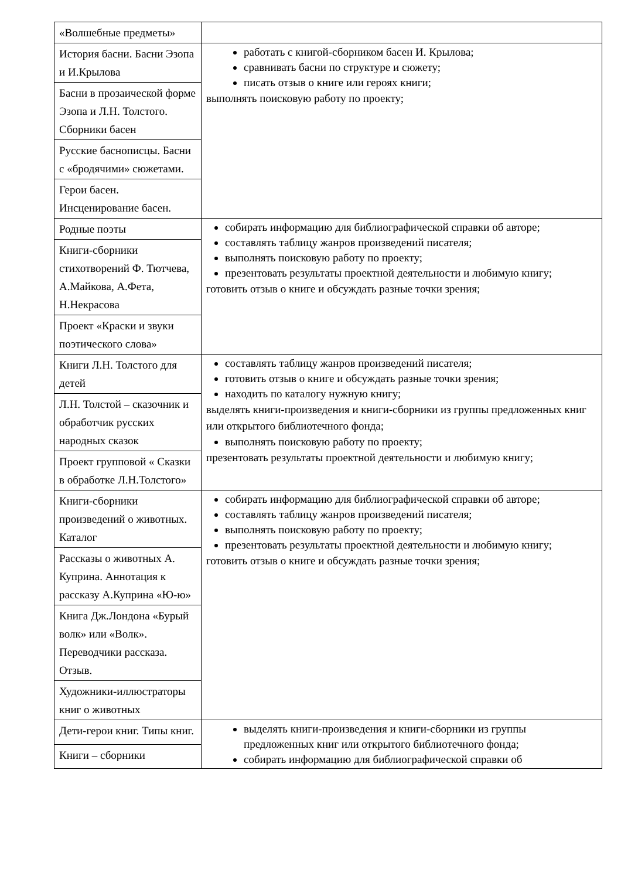| «Волшебные предметы» | |
| История басни. Басни Эзопа и И.Крылова | работать с книгой-сборником басен И. Крылова; сравнивать басни по структуре и сюжету; писать отзыв о книге или героях книги; выполнять поисковую работу по проекту; |
| Басни в прозаической форме Эзопа и Л.Н. Толстого. Сборники басен | |
| Русские баснописцы. Басни с «бродячими» сюжетами. | |
| Герои басен. Инсценирование басен. | |
| Родные поэты | собирать информацию для библиографической справки об авторе; составлять таблицу жанров произведений писателя; выполнять поисковую работу по проекту; презентовать результаты проектной деятельности и любимую книгу; готовить отзыв о книге и обсуждать разные точки зрения; |
| Книги-сборники стихотворений Ф. Тютчева, А.Майкова, А.Фета, Н.Некрасова | |
| Проект «Краски и звуки поэтического слова» | |
| Книги Л.Н. Толстого для детей | составлять таблицу жанров произведений писателя; готовить отзыв о книге и обсуждать разные точки зрения; находить по каталогу нужную книгу; выделять книги-произведения и книги-сборники из группы предложенных книг или открытого библиотечного фонда; выполнять поисковую работу по проекту; презентовать результаты проектной деятельности и любимую книгу; |
| Л.Н. Толстой – сказочник и обработчик русских народных сказок | |
| Проект групповой « Сказки в обработке Л.Н.Толстого» | |
| Книги-сборники произведений о животных. Каталог | собирать информацию для библиографической справки об авторе; составлять таблицу жанров произведений писателя; выполнять поисковую работу по проекту; презентовать результаты проектной деятельности и любимую книгу; готовить отзыв о книге и обсуждать разные точки зрения; |
| Рассказы о животных А. Куприна. Аннотация к рассказу А.Куприна «Ю-ю» | |
| Книга Дж.Лондона «Бурый волк» или «Волк». Переводчики рассказа. Отзыв. | |
| Художники-иллюстраторы книг о животных | |
| Дети-герои книг. Типы книг. | выделять книги-произведения и книги-сборники из группы предложенных книг или открытого библиотечного фонда; собирать информацию для библиографической справки об |
| Книги – сборники | |